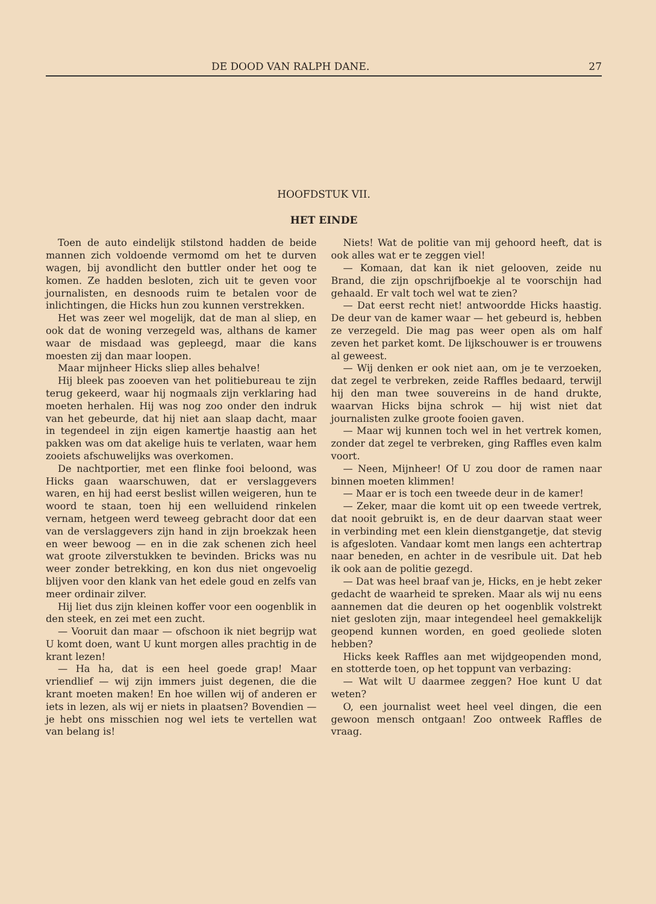DE DOOD VAN RALPH DANE. 27
HOOFDSTUK VII.
HET EINDE
Toen de auto eindelijk stilstond hadden de beide mannen zich voldoende vermomd om het te durven wagen, bij avondlicht den buttler onder het oog te komen. Ze hadden besloten, zich uit te geven voor journalisten, en desnoods ruim te betalen voor de inlichtingen, die Hicks hun zou kunnen verstrekken.
Het was zeer wel mogelijk, dat de man al sliep, en ook dat de woning verzegeld was, althans de kamer waar de misdaad was gepleegd, maar die kans moesten zij dan maar loopen.
Maar mijnheer Hicks sliep alles behalve!
Hij bleek pas zooeven van het politiebureau te zijn terug gekeerd, waar hij nogmaals zijn verklaring had moeten herhalen. Hij was nog zoo onder den indruk van het gebeurde, dat hij niet aan slaap dacht, maar in tegendeel in zijn eigen kamertje haastig aan het pakken was om dat akelige huis te verlaten, waar hem zooiets afschuwelijks was overkomen.
De nachtportier, met een flinke fooi beloond, was Hicks gaan waarschuwen, dat er verslaggevers waren, en hij had eerst beslist willen weigeren, hun te woord te staan, toen hij een welluidend rinkelen vernam, hetgeen werd teweeg gebracht door dat een van de verslaggevers zijn hand in zijn broekzak heen en weer bewoog — en in die zak schenen zich heel wat groote zilverstukken te bevinden. Bricks was nu weer zonder betrekking, en kon dus niet ongevoelig blijven voor den klank van het edele goud en zelfs van meer ordinair zilver.
Hij liet dus zijn kleinen koffer voor een oogenblik in den steek, en zei met een zucht.
— Vooruit dan maar — ofschoon ik niet begrijp wat U komt doen, want U kunt morgen alles prachtig in de krant lezen!
— Ha ha, dat is een heel goede grap! Maar vriendlief — wij zijn immers juist degenen, die die krant moeten maken! En hoe willen wij of anderen er iets in lezen, als wij er niets in plaatsen? Bovendien — je hebt ons misschien nog wel iets te vertellen wat van belang is!
Niets! Wat de politie van mij gehoord heeft, dat is ook alles wat er te zeggen viel!
— Komaan, dat kan ik niet gelooven, zeide nu Brand, die zijn opschrijfboekje al te voorschijn had gehaald. Er valt toch wel wat te zien?
— Dat eerst recht niet! antwoordde Hicks haastig. De deur van de kamer waar — het gebeurd is, hebben ze verzegeld. Die mag pas weer open als om half zeven het parket komt. De lijkschouwer is er trouwens al geweest.
— Wij denken er ook niet aan, om je te verzoeken, dat zegel te verbreken, zeide Raffles bedaard, terwijl hij den man twee souvereins in de hand drukte, waarvan Hicks bijna schrok — hij wist niet dat journalisten zulke groote fooien gaven.
— Maar wij kunnen toch wel in het vertrek komen, zonder dat zegel te verbreken, ging Raffles even kalm voort.
— Neen, Mijnheer! Of U zou door de ramen naar binnen moeten klimmen!
— Maar er is toch een tweede deur in de kamer!
— Zeker, maar die komt uit op een tweede vertrek, dat nooit gebruikt is, en de deur daarvan staat weer in verbinding met een klein dienstgangetje, dat stevig is afgesloten. Vandaar komt men langs een achtertrap naar beneden, en achter in de vesribule uit. Dat heb ik ook aan de politie gezegd.
— Dat was heel braaf van je, Hicks, en je hebt zeker gedacht de waarheid te spreken. Maar als wij nu eens aannemen dat die deuren op het oogenblik volstrekt niet gesloten zijn, maar integendeel heel gemakkelijk geopend kunnen worden, en goed geoliede sloten hebben?
Hicks keek Raffles aan met wijdgeopenden mond, en stotterde toen, op het toppunt van verbazing:
— Wat wilt U daarmee zeggen? Hoe kunt U dat weten?
O, een journalist weet heel veel dingen, die een gewoon mensch ontgaan! Zoo ontweek Raffles de vraag.